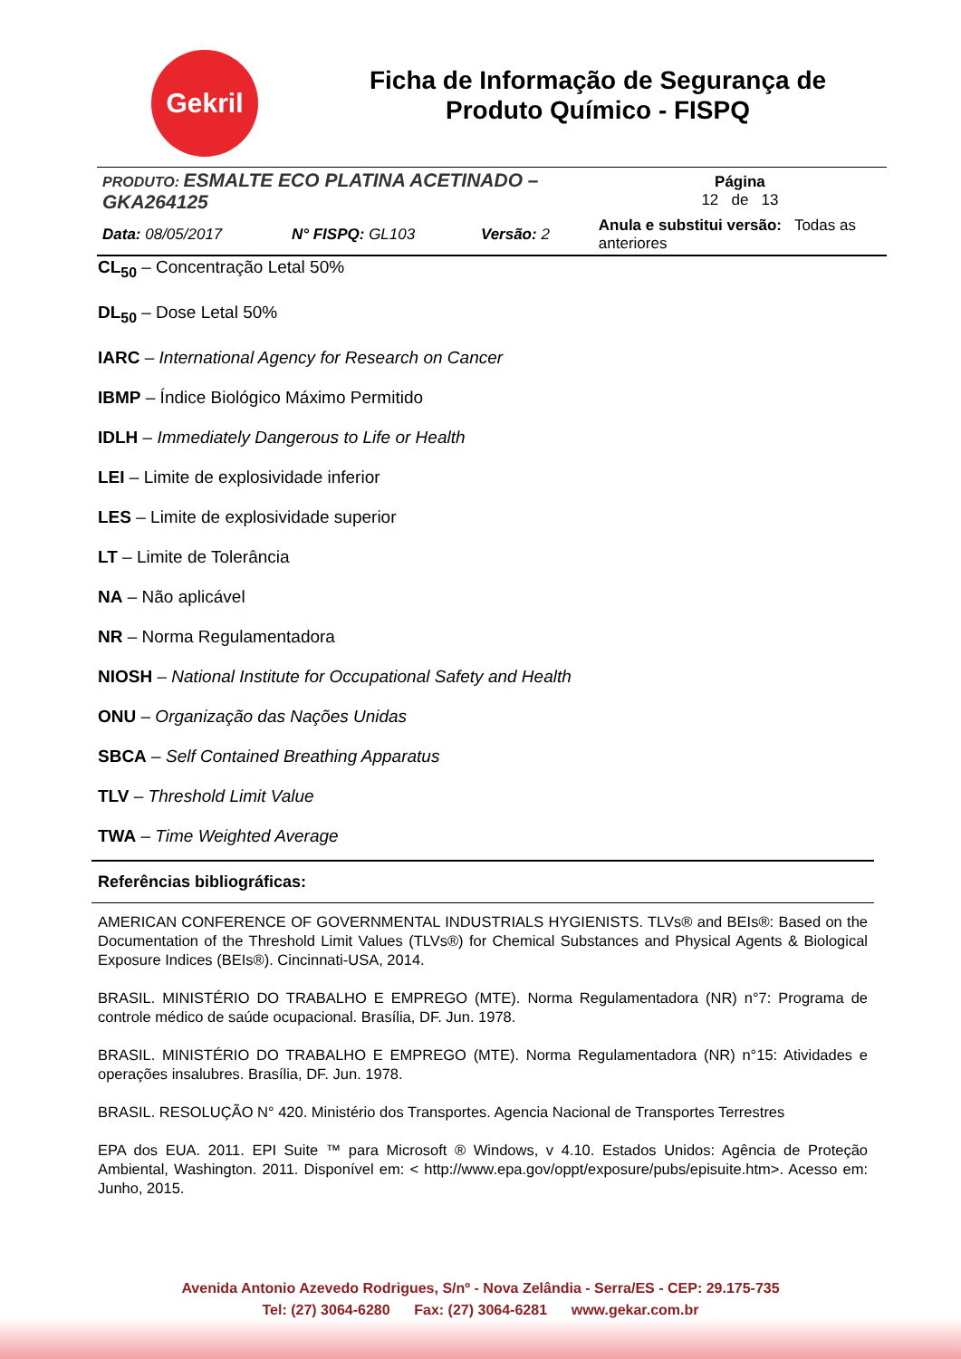Gekril
Ficha de Informação de Segurança de Produto Químico - FISPQ
| PRODUTO: ESMALTE ECO PLATINA ACETINADO – GKA264125 | | | | Página 12 de 13 |
| Data: 08/05/2017 | N° FISPQ: GL103 | Versão: 2 | Anula e substitui versão: Todas as anteriores | |
CL<sub>50</sub> – Concentração Letal 50%
DL<sub>50</sub> – Dose Letal 50%
IARC – International Agency for Research on Cancer
IBMP – Índice Biológico Máximo Permitido
IDLH – Immediately Dangerous to Life or Health
LEI – Limite de explosividade inferior
LES – Limite de explosividade superior
LT – Limite de Tolerância
NA – Não aplicável
NR – Norma Regulamentadora
NIOSH – National Institute for Occupational Safety and Health
ONU – Organização das Nações Unidas
SBCA – Self Contained Breathing Apparatus
TLV – Threshold Limit Value
TWA – Time Weighted Average
Referências bibliográficas:
AMERICAN CONFERENCE OF GOVERNMENTAL INDUSTRIALS HYGIENISTS. TLVs® and BEIs®: Based on the Documentation of the Threshold Limit Values (TLVs®) for Chemical Substances and Physical Agents & Biological Exposure Indices (BEIs®). Cincinnati-USA, 2014.
BRASIL. MINISTÉRIO DO TRABALHO E EMPREGO (MTE). Norma Regulamentadora (NR) n°7: Programa de controle médico de saúde ocupacional. Brasília, DF. Jun. 1978.
BRASIL. MINISTÉRIO DO TRABALHO E EMPREGO (MTE). Norma Regulamentadora (NR) n°15: Atividades e operações insalubres. Brasília, DF. Jun. 1978.
BRASIL. RESOLUÇÃO N° 420. Ministério dos Transportes. Agencia Nacional de Transportes Terrestres
EPA dos EUA. 2011. EPI Suite ™ para Microsoft ® Windows, v 4.10. Estados Unidos: Agência de Proteção Ambiental, Washington. 2011. Disponível em: < http://www.epa.gov/oppt/exposure/pubs/episuite.htm>. Acesso em: Junho, 2015.
Avenida Antonio Azevedo Rodrigues, S/nº - Nova Zelândia - Serra/ES - CEP: 29.175-735
Tel: (27) 3064-6280 Fax: (27) 3064-6281 www.gekar.com.br